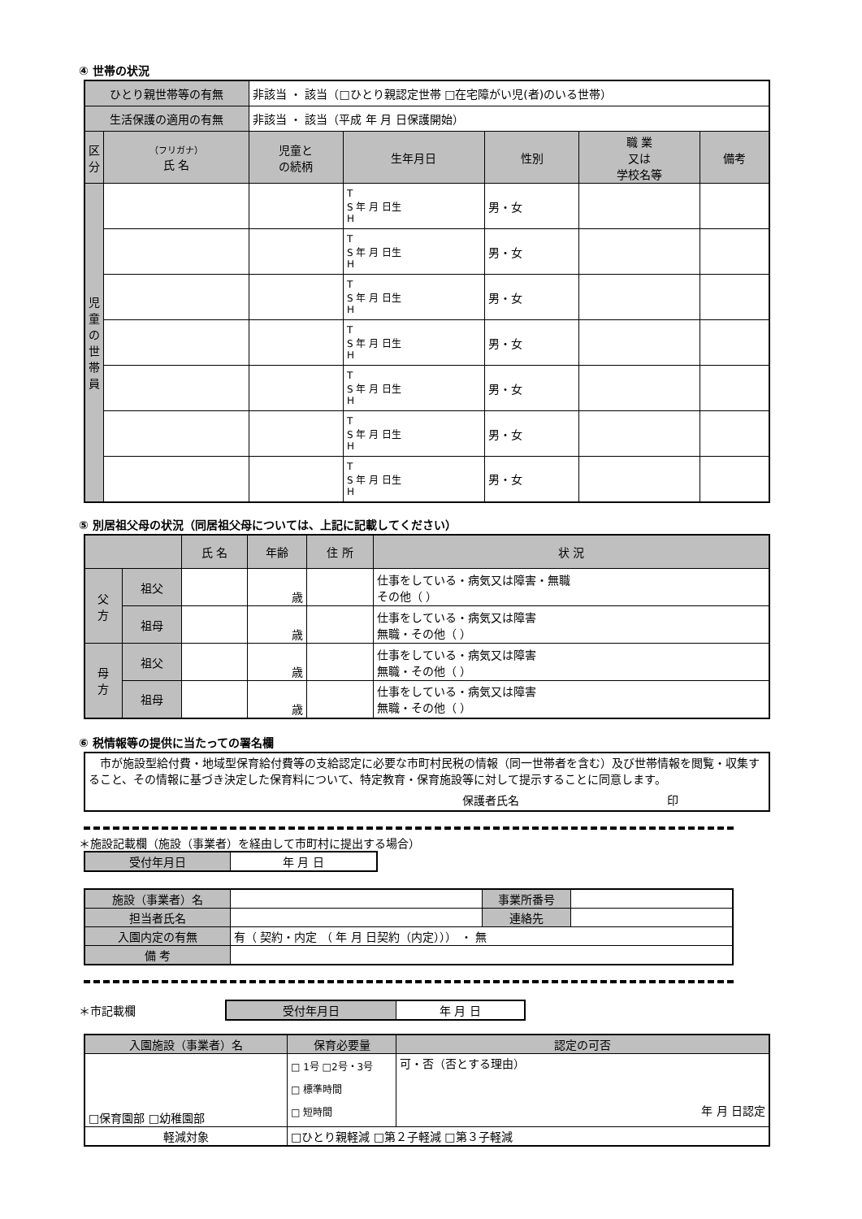④ 世帯の状況
| ひとり親世帯等の有無 | | 非該当 ・ 該当（□ひとり親認定世帯 □在宅障がい児(者)のいる世帯） | | | | |
| 生活保護の適用の有無 | | 非該当 ・ 該当（平成 年 月 日保護開始） | | | | |
| 区 分 | （フリガナ） 氏 名 | 児童と の続柄 | 生年月日 | 性別 | 職 業 又は 学校名等 | 備考 |
| 児 童 の 世 帯 員 | | | T S 年 月 日生 H | 男・女 | | |
| | | | T S 年 月 日生 H | 男・女 | | |
| | | | T S 年 月 日生 H | 男・女 | | |
| | | | T S 年 月 日生 H | 男・女 | | |
| | | | T S 年 月 日生 H | 男・女 | | |
| | | | T S 年 月 日生 H | 男・女 | | |
| | | | T S 年 月 日生 H | 男・女 | | |
⑤ 別居祖父母の状況（同居祖父母については、上記に記載してください）
| | | 氏 名 | 年齢 | 住 所 | 状 況 |
| --- | --- | --- | --- | --- | --- |
| 父 方 | 祖父 | | 歳 | | 仕事をしている・病気又は障害・無職 その他（ ） |
| | 祖母 | | 歳 | | 仕事をしている・病気又は障害 無職・その他（ ） |
| 母 方 | 祖父 | | 歳 | | 仕事をしている・病気又は障害 無職・その他（ ） |
| | 祖母 | | 歳 | | 仕事をしている・病気又は障害 無職・その他（ ） |
⑥ 税情報等の提供に当たっての署名欄
　市が施設型給付費・地域型保育給付費等の支給認定に必要な市町村民税の情報（同一世帯者を含む）及び世帯情報を閲覧・収集すること、その情報に基づき決定した保育料について、特定教育・保育施設等に対して提示することに同意します。
保護者氏名　　　　　　　　　　　　　印
＊施設記載欄（施設（事業者）を経由して市町村に提出する場合）
| 受付年月日 | 年 月 日 |
| 施設（事業者）名 | | 事業所番号 | |
| 担当者氏名 | | 連絡先 | |
| 入園内定の有無 | 有（ 契約・内定 （ 年 月 日契約（内定））） ・ 無 | | |
| 備 考 | | | |
＊市記載欄
| 受付年月日 | 年 月 日 |
| 入園施設（事業者）名 | 保育必要量 | 認定の可否 |
| □保育園部 □幼稚園部 | □ 1号 □2号・3号 □ 標準時間 □ 短時間 | 可・否（否とする理由） 年 月 日認定 |
| 軽減対象 | □ひとり親軽減 □第２子軽減 □第３子軽減 | |